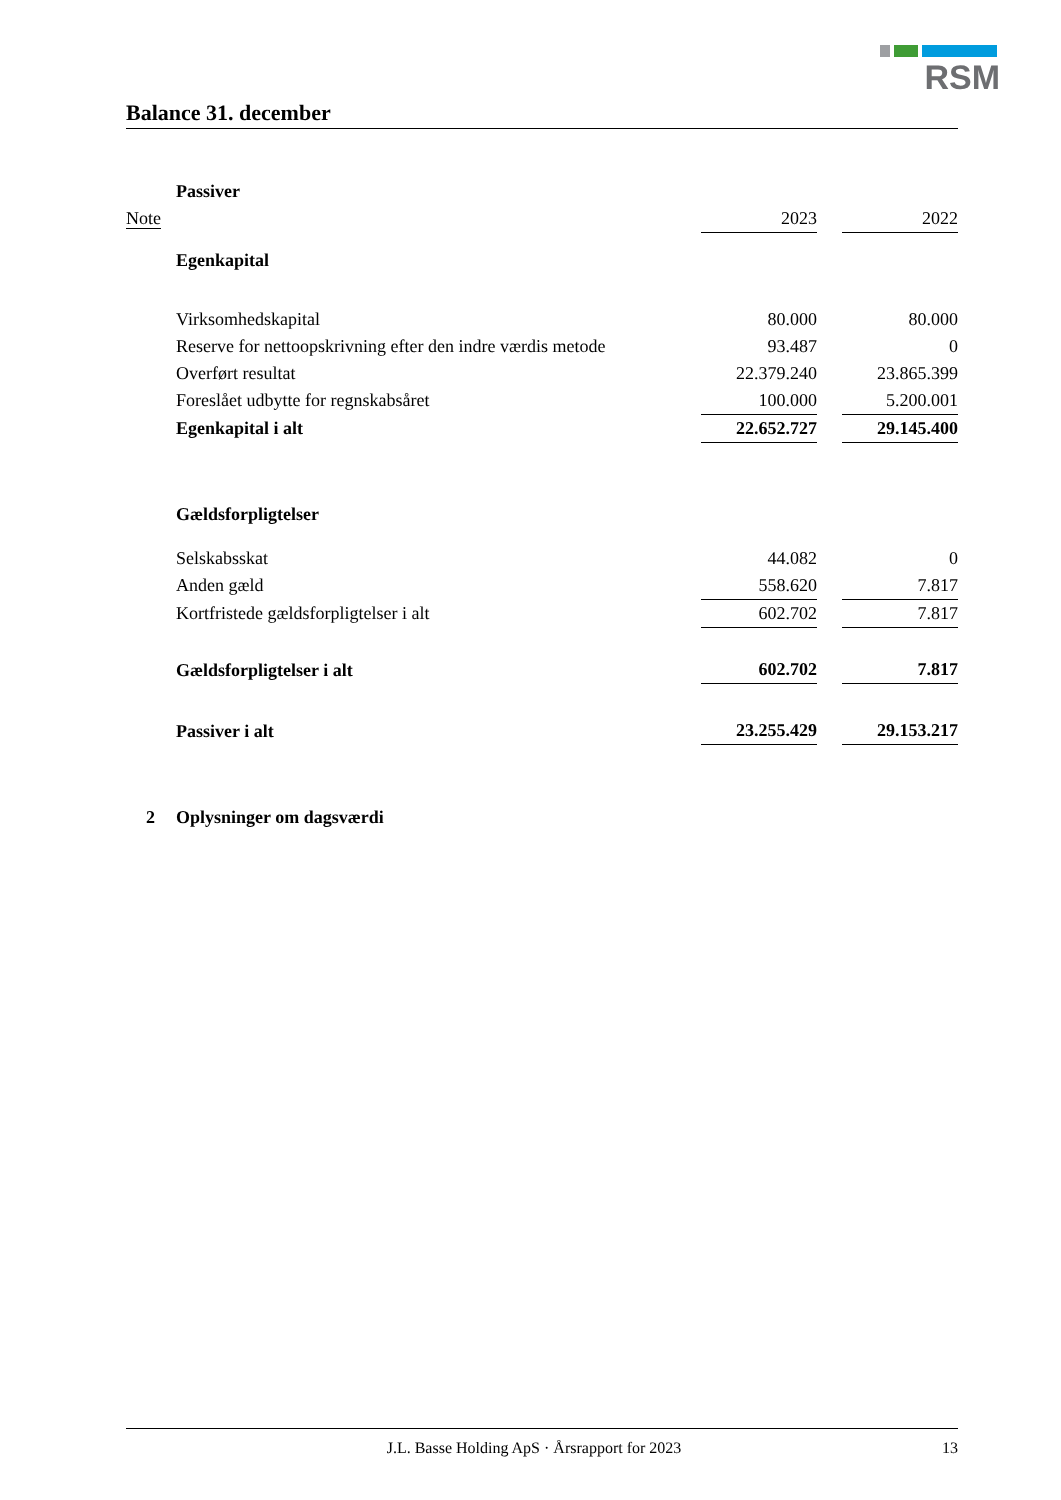RSM
Balance 31. december
| | Passiver | | | |
| Note | | 2023 | | 2022 |
| | Egenkapital | | | |
| | Virksomhedskapital | 80.000 | | 80.000 |
| | Reserve for nettoopskrivning efter den indre værdis metode | 93.487 | | 0 |
| | Overført resultat | 22.379.240 | | 23.865.399 |
| | Foreslået udbytte for regnskabsåret | 100.000 | | 5.200.001 |
| | Egenkapital i alt | 22.652.727 | | 29.145.400 |
| | Gældsforpligtelser | | | |
| | Selskabsskat | 44.082 | | 0 |
| | Anden gæld | 558.620 | | 7.817 |
| | Kortfristede gældsforpligtelser i alt | 602.702 | | 7.817 |
| | Gældsforpligtelser i alt | 602.702 | | 7.817 |
| | Passiver i alt | 23.255.429 | | 29.153.217 |
| 2 | Oplysninger om dagsværdi | | | |
J.L. Basse Holding ApS · Årsrapport for 2023 13